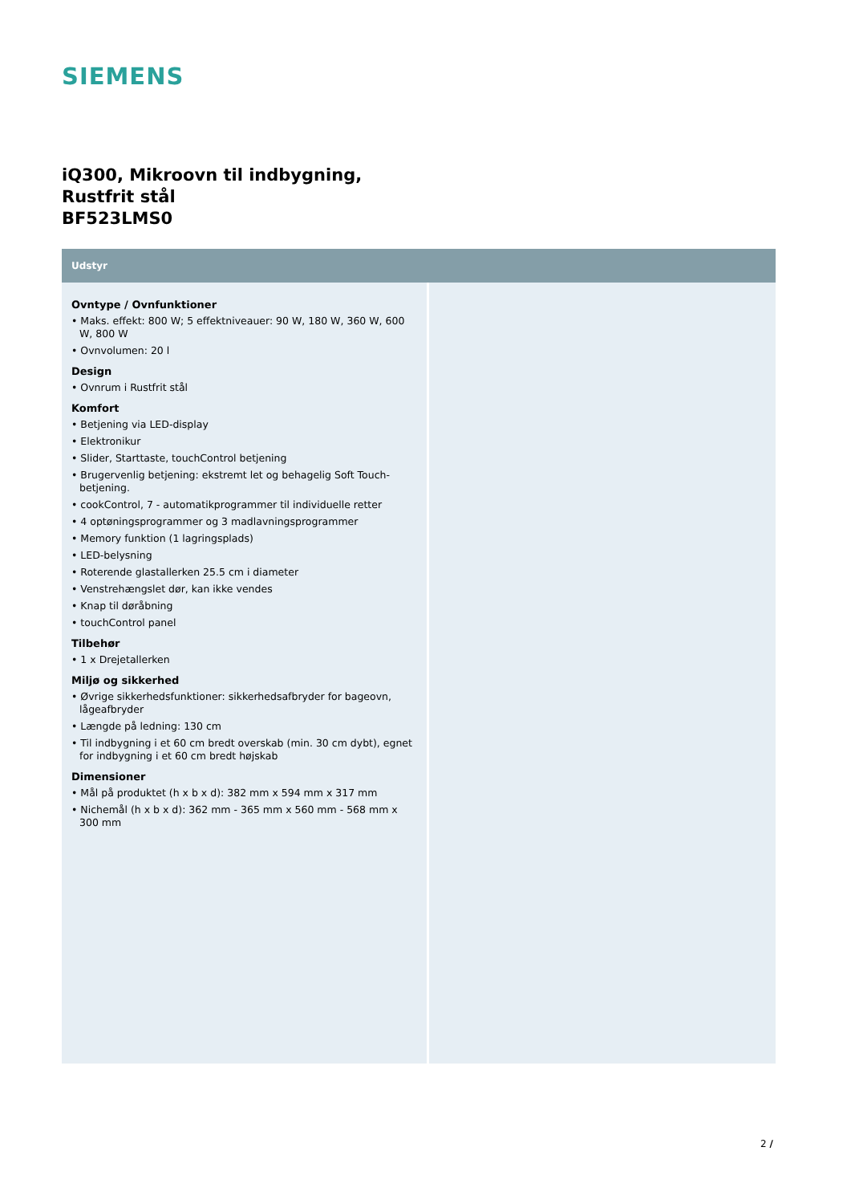SIEMENS
iQ300, Mikroovn til indbygning,
Rustfrit stål
BF523LMS0
Udstyr
Ovntype / Ovnfunktioner
• Maks. effekt: 800 W; 5 effektniveauer: 90 W, 180 W, 360 W, 600 W, 800 W
• Ovnvolumen: 20 l
Design
• Ovnrum i Rustfrit stål
Komfort
• Betjening via LED-display
• Elektronikur
• Slider, Starttaste, touchControl betjening
• Brugervenlig betjening: ekstremt let og behagelig Soft Touch-betjening.
• cookControl, 7 - automatikprogrammer til individuelle retter
• 4 optøningsprogrammer og 3 madlavningsprogrammer
• Memory funktion (1 lagringsplads)
• LED-belysning
• Roterende glastallerken 25.5 cm i diameter
• Venstrehængslet dør, kan ikke vendes
• Knap til døråbning
• touchControl panel
Tilbehør
• 1 x Drejetallerken
Miljø og sikkerhed
• Øvrige sikkerhedsfunktioner: sikkerhedsafbryder for bageovn, lågeafbryder
• Længde på ledning: 130 cm
• Til indbygning i et 60 cm bredt overskab (min. 30 cm dybt), egnet for indbygning i et 60 cm bredt højskab
Dimensioner
• Mål på produktet (h x b x d): 382 mm x 594 mm x 317 mm
• Nichemål (h x b x d): 362 mm - 365 mm x 560 mm - 568 mm x 300 mm
2 /